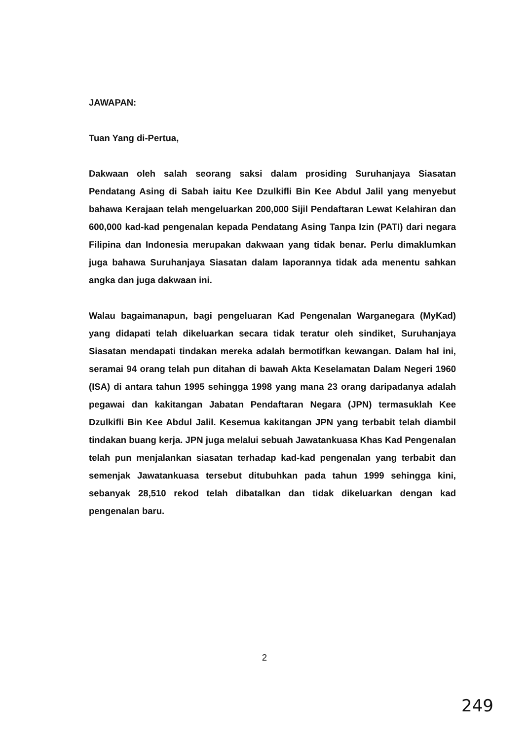JAWAPAN:
Tuan Yang di-Pertua,
Dakwaan oleh salah seorang saksi dalam prosiding Suruhanjaya Siasatan Pendatang Asing di Sabah iaitu Kee Dzulkifli Bin Kee Abdul Jalil yang menyebut bahawa Kerajaan telah mengeluarkan 200,000 Sijil Pendaftaran Lewat Kelahiran dan 600,000 kad-kad pengenalan kepada Pendatang Asing Tanpa Izin (PATI) dari negara Filipina dan Indonesia merupakan dakwaan yang tidak benar. Perlu dimaklumkan juga bahawa Suruhanjaya Siasatan dalam laporannya tidak ada menentu sahkan angka dan juga dakwaan ini.
Walau bagaimanapun, bagi pengeluaran Kad Pengenalan Warganegara (MyKad) yang didapati telah dikeluarkan secara tidak teratur oleh sindiket, Suruhanjaya Siasatan mendapati tindakan mereka adalah bermotifkan kewangan. Dalam hal ini, seramai 94 orang telah pun ditahan di bawah Akta Keselamatan Dalam Negeri 1960 (ISA) di antara tahun 1995 sehingga 1998 yang mana 23 orang daripadanya adalah pegawai dan kakitangan Jabatan Pendaftaran Negara (JPN) termasuklah Kee Dzulkifli Bin Kee Abdul Jalil. Kesemua kakitangan JPN yang terbabit telah diambil tindakan buang kerja. JPN juga melalui sebuah Jawatankuasa Khas Kad Pengenalan telah pun menjalankan siasatan terhadap kad-kad pengenalan yang terbabit dan semenjak Jawatankuasa tersebut ditubuhkan pada tahun 1999 sehingga kini, sebanyak 28,510 rekod telah dibatalkan dan tidak dikeluarkan dengan kad pengenalan baru.
2
249